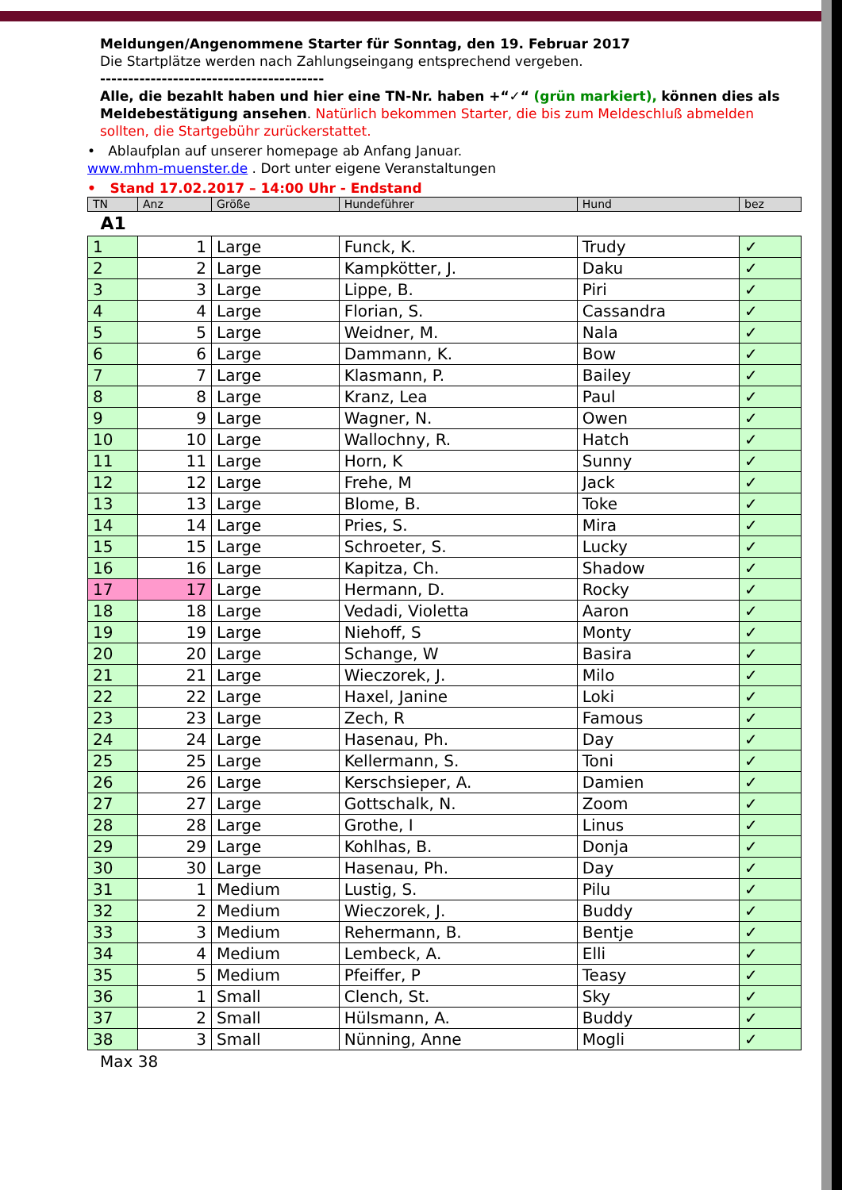Meldungen/Angenommene Starter für Sonntag, den 19. Februar 2017
Die Startplätze werden nach Zahlungseingang entsprechend vergeben.
----------------------------------------
Alle, die bezahlt haben und hier eine TN-Nr. haben +“✓“ (grün markiert), können dies als Meldebestätigung ansehen. Natürlich bekommen Starter, die bis zum Meldeschluß abmelden sollten, die Startgebühr zurückerstattet.
• Ablaufplan auf unserer homepage ab Anfang Januar.
www.mhm-muenster.de . Dort unter eigene Veranstaltungen
• Stand 17.02.2017 – 14:00 Uhr - Endstand
| TN | Anz | Größe | Hundeführer | Hund | bez |
| A1 | | | | | |
| 1 | 1 | Large | Funck, K. | Trudy | ✓ |
| 2 | 2 | Large | Kampkötter, J. | Daku | ✓ |
| 3 | 3 | Large | Lippe, B. | Piri | ✓ |
| 4 | 4 | Large | Florian, S. | Cassandra | ✓ |
| 5 | 5 | Large | Weidner, M. | Nala | ✓ |
| 6 | 6 | Large | Dammann, K. | Bow | ✓ |
| 7 | 7 | Large | Klasmann, P. | Bailey | ✓ |
| 8 | 8 | Large | Kranz, Lea | Paul | ✓ |
| 9 | 9 | Large | Wagner, N. | Owen | ✓ |
| 10 | 10 | Large | Wallochny, R. | Hatch | ✓ |
| 11 | 11 | Large | Horn, K | Sunny | ✓ |
| 12 | 12 | Large | Frehe, M | Jack | ✓ |
| 13 | 13 | Large | Blome, B. | Toke | ✓ |
| 14 | 14 | Large | Pries, S. | Mira | ✓ |
| 15 | 15 | Large | Schroeter, S. | Lucky | ✓ |
| 16 | 16 | Large | Kapitza, Ch. | Shadow | ✓ |
| 17 | 17 | Large | Hermann, D. | Rocky | ✓ |
| 18 | 18 | Large | Vedadi, Violetta | Aaron | ✓ |
| 19 | 19 | Large | Niehoff, S | Monty | ✓ |
| 20 | 20 | Large | Schange, W | Basira | ✓ |
| 21 | 21 | Large | Wieczorek, J. | Milo | ✓ |
| 22 | 22 | Large | Haxel, Janine | Loki | ✓ |
| 23 | 23 | Large | Zech, R | Famous | ✓ |
| 24 | 24 | Large | Hasenau, Ph. | Day | ✓ |
| 25 | 25 | Large | Kellermann, S. | Toni | ✓ |
| 26 | 26 | Large | Kerschsieper, A. | Damien | ✓ |
| 27 | 27 | Large | Gottschalk, N. | Zoom | ✓ |
| 28 | 28 | Large | Grothe, I | Linus | ✓ |
| 29 | 29 | Large | Kohlhas, B. | Donja | ✓ |
| 30 | 30 | Large | Hasenau, Ph. | Day | ✓ |
| 31 | 1 | Medium | Lustig, S. | Pilu | ✓ |
| 32 | 2 | Medium | Wieczorek, J. | Buddy | ✓ |
| 33 | 3 | Medium | Rehermann, B. | Bentje | ✓ |
| 34 | 4 | Medium | Lembeck, A. | Elli | ✓ |
| 35 | 5 | Medium | Pfeiffer, P | Teasy | ✓ |
| 36 | 1 | Small | Clench, St. | Sky | ✓ |
| 37 | 2 | Small | Hülsmann, A. | Buddy | ✓ |
| 38 | 3 | Small | Nünning, Anne | Mogli | ✓ |
Max 38